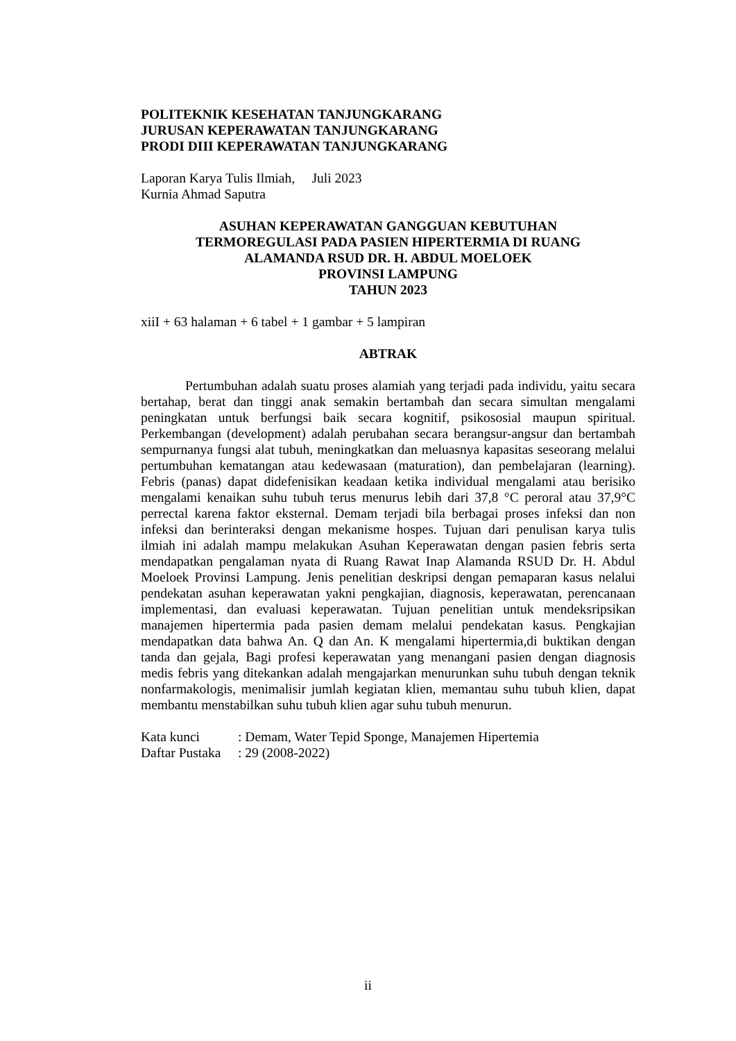POLITEKNIK KESEHATAN TANJUNGKARANG
JURUSAN KEPERAWATAN TANJUNGKARANG
PRODI DIII KEPERAWATAN TANJUNGKARANG
Laporan Karya Tulis Ilmiah, Juli 2023
Kurnia Ahmad Saputra
ASUHAN KEPERAWATAN GANGGUAN KEBUTUHAN
TERMOREGULASI PADA PASIEN HIPERTERMIA DI RUANG
ALAMANDA RSUD DR. H. ABDUL MOELOEK
PROVINSI LAMPUNG
TAHUN 2023
xiiI + 63 halaman + 6 tabel + 1 gambar + 5 lampiran
ABTRAK
Pertumbuhan adalah suatu proses alamiah yang terjadi pada individu, yaitu secara bertahap, berat dan tinggi anak semakin bertambah dan secara simultan mengalami peningkatan untuk berfungsi baik secara kognitif, psikososial maupun spiritual. Perkembangan (development) adalah perubahan secara berangsur-angsur dan bertambah sempurnanya fungsi alat tubuh, meningkatkan dan meluasnya kapasitas seseorang melalui pertumbuhan kematangan atau kedewasaan (maturation), dan pembelajaran (learning). Febris (panas) dapat didefenisikan keadaan ketika individual mengalami atau berisiko mengalami kenaikan suhu tubuh terus menurus lebih dari 37,8 °C peroral atau 37,9°C perrectal karena faktor eksternal. Demam terjadi bila berbagai proses infeksi dan non infeksi dan berinteraksi dengan mekanisme hospes. Tujuan dari penulisan karya tulis ilmiah ini adalah mampu melakukan Asuhan Keperawatan dengan pasien febris serta mendapatkan pengalaman nyata di Ruang Rawat Inap Alamanda RSUD Dr. H. Abdul Moeloek Provinsi Lampung. Jenis penelitian deskripsi dengan pemaparan kasus nelalui pendekatan asuhan keperawatan yakni pengkajian, diagnosis, keperawatan, perencanaan implementasi, dan evaluasi keperawatan. Tujuan penelitian untuk mendeksripsikan manajemen hipertermia pada pasien demam melalui pendekatan kasus. Pengkajian mendapatkan data bahwa An. Q dan An. K mengalami hipertermia,di buktikan dengan tanda dan gejala, Bagi profesi keperawatan yang menangani pasien dengan diagnosis medis febris yang ditekankan adalah mengajarkan menurunkan suhu tubuh dengan teknik nonfarmakologis, menimalisir jumlah kegiatan klien, memantau suhu tubuh klien, dapat membantu menstabilkan suhu tubuh klien agar suhu tubuh menurun.
Kata kunci: Demam, Water Tepid Sponge, Manajemen Hipertemia
Daftar Pustaka: 29 (2008-2022)
ii